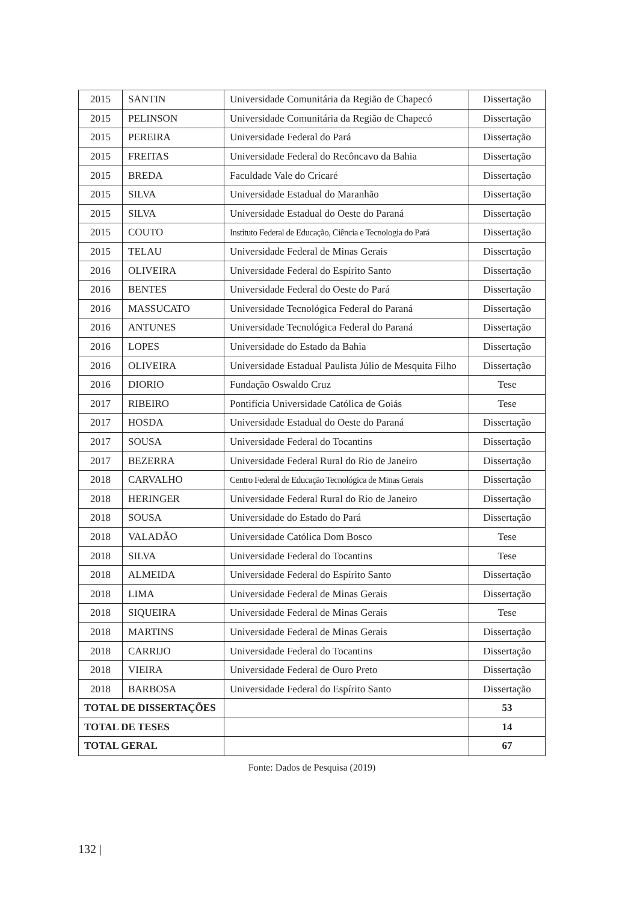| 2015 | SANTIN | Universidade Comunitária da Região de Chapecó | Dissertação |
| 2015 | PELINSON | Universidade Comunitária da Região de Chapecó | Dissertação |
| 2015 | PEREIRA | Universidade Federal do Pará | Dissertação |
| 2015 | FREITAS | Universidade Federal do Recôncavo da Bahia | Dissertação |
| 2015 | BREDA | Faculdade Vale do Cricaré | Dissertação |
| 2015 | SILVA | Universidade Estadual do Maranhão | Dissertação |
| 2015 | SILVA | Universidade Estadual do Oeste do Paraná | Dissertação |
| 2015 | COUTO | Instituto Federal de Educação, Ciência e Tecnologia do Pará | Dissertação |
| 2015 | TELAU | Universidade Federal de Minas Gerais | Dissertação |
| 2016 | OLIVEIRA | Universidade Federal do Espírito Santo | Dissertação |
| 2016 | BENTES | Universidade Federal do Oeste do Pará | Dissertação |
| 2016 | MASSUCATO | Universidade Tecnológica Federal do Paraná | Dissertação |
| 2016 | ANTUNES | Universidade Tecnológica Federal do Paraná | Dissertação |
| 2016 | LOPES | Universidade do Estado da Bahia | Dissertação |
| 2016 | OLIVEIRA | Universidade Estadual Paulista Júlio de Mesquita Filho | Dissertação |
| 2016 | DIORIO | Fundação Oswaldo Cruz | Tese |
| 2017 | RIBEIRO | Pontifícia Universidade Católica de Goiás | Tese |
| 2017 | HOSDA | Universidade Estadual do Oeste do Paraná | Dissertação |
| 2017 | SOUSA | Universidade Federal do Tocantins | Dissertação |
| 2017 | BEZERRA | Universidade Federal Rural do Rio de Janeiro | Dissertação |
| 2018 | CARVALHO | Centro Federal de Educação Tecnológica de Minas Gerais | Dissertação |
| 2018 | HERINGER | Universidade Federal Rural do Rio de Janeiro | Dissertação |
| 2018 | SOUSA | Universidade do Estado do Pará | Dissertação |
| 2018 | VALADÃO | Universidade Católica Dom Bosco | Tese |
| 2018 | SILVA | Universidade Federal do Tocantins | Tese |
| 2018 | ALMEIDA | Universidade Federal do Espírito Santo | Dissertação |
| 2018 | LIMA | Universidade Federal de Minas Gerais | Dissertação |
| 2018 | SIQUEIRA | Universidade Federal de Minas Gerais | Tese |
| 2018 | MARTINS | Universidade Federal de Minas Gerais | Dissertação |
| 2018 | CARRIJO | Universidade Federal do Tocantins | Dissertação |
| 2018 | VIEIRA | Universidade Federal de Ouro Preto | Dissertação |
| 2018 | BARBOSA | Universidade Federal do Espírito Santo | Dissertação |
| TOTAL DE DISSERTAÇÕES | | | 53 |
| TOTAL DE TESES | | | 14 |
| TOTAL GERAL | | | 67 |
Fonte: Dados de Pesquisa (2019)
132 |